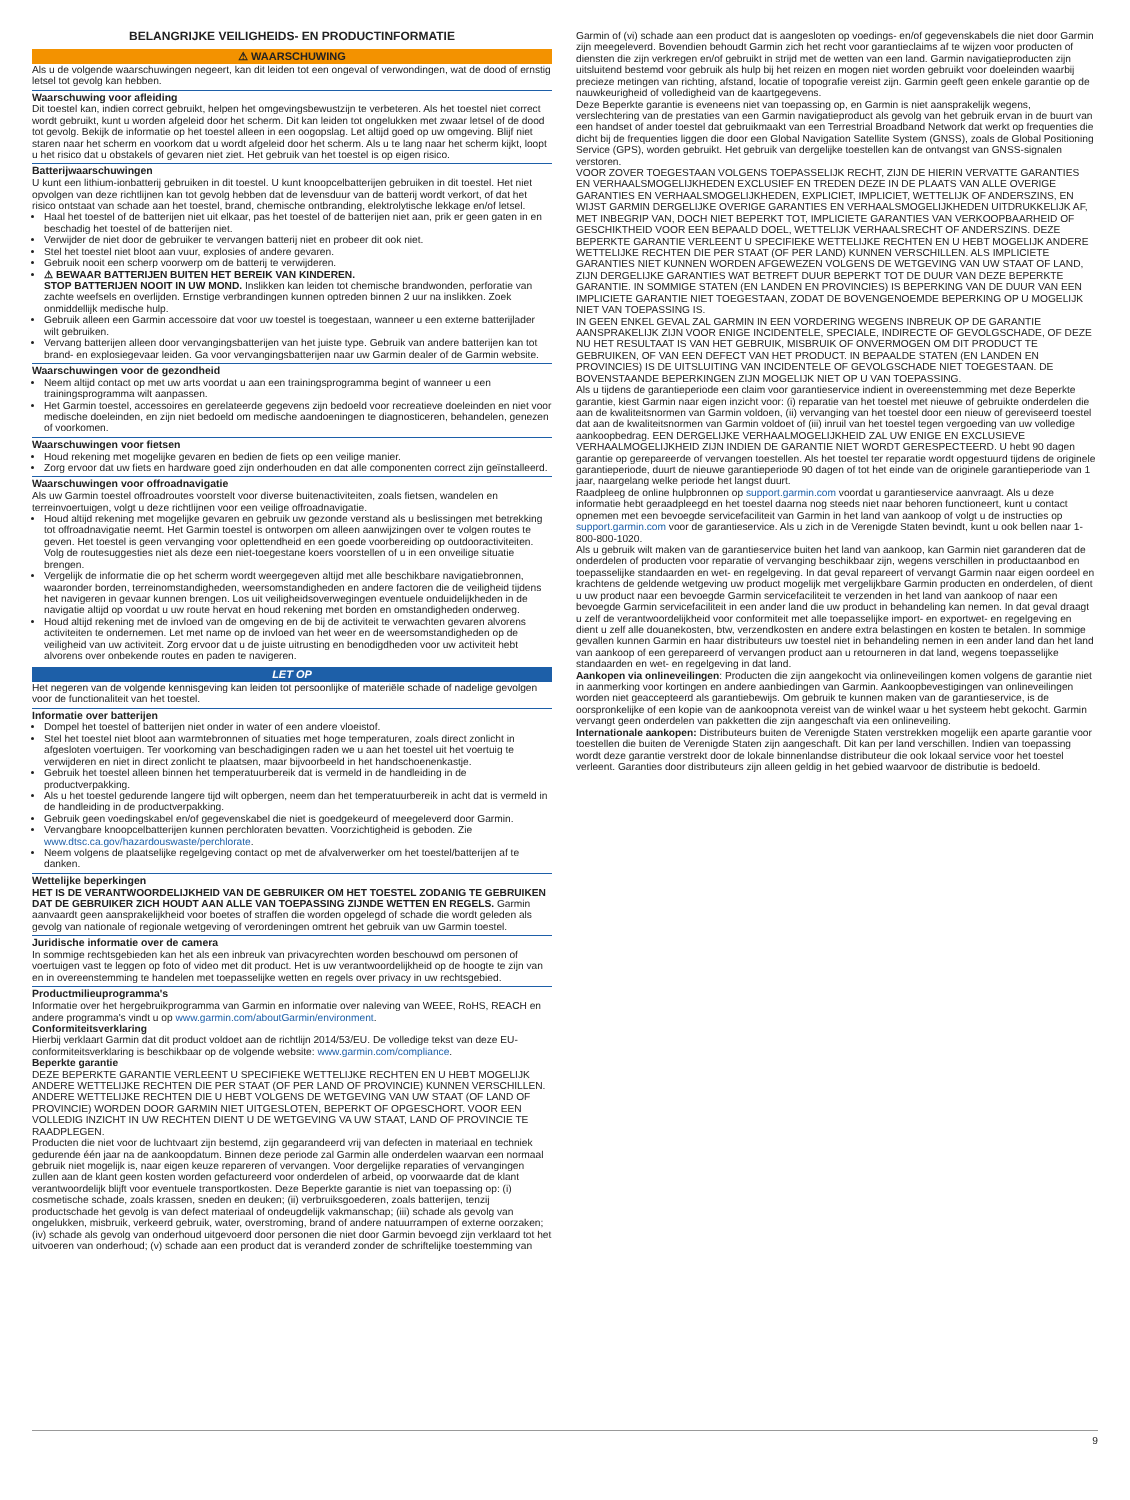BELANGRIJKE VEILIGHEIDS- EN PRODUCTINFORMATIE
⚠ WAARSCHUWING
Als u de volgende waarschuwingen negeert, kan dit leiden tot een ongeval of verwondingen, wat de dood of ernstig letsel tot gevolg kan hebben.
Waarschuwing voor afleiding
Dit toestel kan, indien correct gebruikt, helpen het omgevingsbewustzijn te verbeteren. Als het toestel niet correct wordt gebruikt, kunt u worden afgeleid door het scherm. Dit kan leiden tot ongelukken met zwaar letsel of de dood tot gevolg. Bekijk de informatie op het toestel alleen in een oogopslag. Let altijd goed op uw omgeving. Blijf niet staren naar het scherm en voorkom dat u wordt afgeleid door het scherm. Als u te lang naar het scherm kijkt, loopt u het risico dat u obstakels of gevaren niet ziet. Het gebruik van het toestel is op eigen risico.
Batterijwaarschuwingen
U kunt een lithium-ionbatterij gebruiken in dit toestel. U kunt knoopcelbatterijen gebruiken in dit toestel. Het niet opvolgen van deze richtlijnen kan tot gevolg hebben dat de levensduur van de batterij wordt verkort, of dat het risico ontstaat van schade aan het toestel, brand, chemische ontbranding, elektrolytische lekkage en/of letsel.
Haal het toestel of de batterijen niet uit elkaar, pas het toestel of de batterijen niet aan, prik er geen gaten in en beschadig het toestel of de batterijen niet.
Verwijder de niet door de gebruiker te vervangen batterij niet en probeer dit ook niet.
Stel het toestel niet bloot aan vuur, explosies of andere gevaren.
Gebruik nooit een scherp voorwerp om de batterij te verwijderen.
⚠ BEWAAR BATTERIJEN BUITEN HET BEREIK VAN KINDEREN.
STOP BATTERIJEN NOOIT IN UW MOND. Inslikken kan leiden tot chemische brandwonden, perforatie van zachte weefsels en overlijden. Ernstige verbrandingen kunnen optreden binnen 2 uur na inslikken. Zoek onmiddellijk medische hulp.
Gebruik alleen een Garmin accessoire dat voor uw toestel is toegestaan, wanneer u een externe batterijlader wilt gebruiken.
Vervang batterijen alleen door vervangingsbatterijen van het juiste type. Gebruik van andere batterijen kan tot brand- en explosiegevaar leiden. Ga voor vervangingsbatterijen naar uw Garmin dealer of de Garmin website.
Waarschuwingen voor de gezondheid
Neem altijd contact op met uw arts voordat u aan een trainingsprogramma begint of wanneer u een trainingsprogramma wilt aanpassen.
Het Garmin toestel, accessoires en gerelateerde gegevens zijn bedoeld voor recreatieve doeleinden en niet voor medische doeleinden, en zijn niet bedoeld om medische aandoeningen te diagnosticeren, behandelen, genezen of voorkomen.
Waarschuwingen voor fietsen
Houd rekening met mogelijke gevaren en bedien de fiets op een veilige manier.
Zorg ervoor dat uw fiets en hardware goed zijn onderhouden en dat alle componenten correct zijn geïnstalleerd.
Waarschuwingen voor offroadnavigatie
Als uw Garmin toestel offroadroutes voorstelt voor diverse buitenactiviteiten, zoals fietsen, wandelen en terreinvoertuigen, volgt u deze richtlijnen voor een veilige offroadnavigatie.
Houd altijd rekening met mogelijke gevaren en gebruik uw gezonde verstand als u beslissingen met betrekking tot offroadnavigatie neemt. Het Garmin toestel is ontworpen om alleen aanwijzingen over te volgen routes te geven. Het toestel is geen vervanging voor oplettendheid en een goede voorbereiding op outdooractiviteiten. Volg de routesuggesties niet als deze een niet-toegestane koers voorstellen of u in een onveilige situatie brengen.
Vergelijk de informatie die op het scherm wordt weergegeven altijd met alle beschikbare navigatiebronnen, waaronder borden, terreinomstandigheden, weersomstandigheden en andere factoren die de veiligheid tijdens het navigeren in gevaar kunnen brengen. Los uit veiligheidsoverwegingen eventuele onduidelijkheden in de navigatie altijd op voordat u uw route hervat en houd rekening met borden en omstandigheden onderweg.
Houd altijd rekening met de invloed van de omgeving en de bij de activiteit te verwachten gevaren alvorens activiteiten te ondernemen. Let met name op de invloed van het weer en de weersomstandigheden op de veiligheid van uw activiteit. Zorg ervoor dat u de juiste uitrusting en benodigdheden voor uw activiteit hebt alvorens over onbekende routes en paden te navigeren.
LET OP
Het negeren van de volgende kennisgeving kan leiden tot persoonlijke of materiële schade of nadelige gevolgen voor de functionaliteit van het toestel.
Informatie over batterijen
Dompel het toestel of batterijen niet onder in water of een andere vloeistof.
Stel het toestel niet bloot aan warmtebronnen of situaties met hoge temperaturen, zoals direct zonlicht in afgesloten voertuigen. Ter voorkoming van beschadigingen raden we u aan het toestel uit het voertuig te verwijderen en niet in direct zonlicht te plaatsen, maar bijvoorbeeld in het handschoenenkastje.
Gebruik het toestel alleen binnen het temperatuurbereik dat is vermeld in de handleiding in de productverpakking.
Als u het toestel gedurende langere tijd wilt opbergen, neem dan het temperatuurbereik in acht dat is vermeld in de handleiding in de productverpakking.
Gebruik geen voedingskabel en/of gegevenskabel die niet is goedgekeurd of meegeleverd door Garmin.
Vervangbare knoopcelbatterijen kunnen perchloraten bevatten. Voorzichtigheid is geboden. Zie www.dtsc.ca.gov/hazardouswaste/perchlorate.
Neem volgens de plaatselijke regelgeving contact op met de afvalverwerker om het toestel/batterijen af te danken.
Wettelijke beperkingen
HET IS DE VERANTWOORDELIJKHEID VAN DE GEBRUIKER OM HET TOESTEL ZODANIG TE GEBRUIKEN DAT DE GEBRUIKER ZICH HOUDT AAN ALLE VAN TOEPASSING ZIJNDE WETTEN EN REGELS. Garmin aanvaardt geen aansprakelijkheid voor boetes of straffen die worden opgelegd of schade die wordt geleden als gevolg van nationale of regionale wetgeving of verordeningen omtrent het gebruik van uw Garmin toestel.
Juridische informatie over de camera
In sommige rechtsgebieden kan het als een inbreuk van privacyrechten worden beschouwd om personen of voertuigen vast te leggen op foto of video met dit product. Het is uw verantwoordelijkheid op de hoogte te zijn van en in overeenstemming te handelen met toepasselijke wetten en regels over privacy in uw rechtsgebied.
Productmilieuprogramma's
Informatie over het hergebruikprogramma van Garmin en informatie over naleving van WEEE, RoHS, REACH en andere programma's vindt u op www.garmin.com/aboutGarmin/environment.
Conformiteitsverklaring
Hierbij verklaart Garmin dat dit product voldoet aan de richtlijn 2014/53/EU. De volledige tekst van deze EU-conformiteitsverklaring is beschikbaar op de volgende website: www.garmin.com/compliance.
Beperkte garantie
DEZE BEPERKTE GARANTIE VERLEENT U SPECIFIEKE WETTELIJKE RECHTEN EN U HEBT MOGELIJK ANDERE WETTELIJKE RECHTEN DIE PER STAAT (OF PER LAND OF PROVINCIE) KUNNEN VERSCHILLEN. ANDERE WETTELIJKE RECHTEN DIE U HEBT VOLGENS DE WETGEVING VAN UW STAAT (OF LAND OF PROVINCIE) WORDEN DOOR GARMIN NIET UITGESLOTEN, BEPERKT OF OPGESCHORT. VOOR EEN VOLLEDIG INZICHT IN UW RECHTEN DIENT U DE WETGEVING VA UW STAAT, LAND OF PROVINCIE TE RAADPLEGEN.
Producten die niet voor de luchtvaart zijn bestemd, zijn gegarandeerd vrij van defecten in materiaal en techniek gedurende één jaar na de aankoopdatum. Binnen deze periode zal Garmin alle onderdelen waarvan een normaal gebruik niet mogelijk is, naar eigen keuze repareren of vervangen. Voor dergelijke reparaties of vervangingen zullen aan de klant geen kosten worden gefactureerd voor onderdelen of arbeid, op voorwaarde dat de klant verantwoordelijk blijft voor eventuele transportkosten. Deze Beperkte garantie is niet van toepassing op: (i) cosmetische schade, zoals krassen, sneden en deuken; (ii) verbruiksgoederen, zoals batterijen, tenzij productschade het gevolg is van defect materiaal of ondeugdelijk vakmanschap; (iii) schade als gevolg van ongelukken, misbruik, verkeerd gebruik, water, overstroming, brand of andere natuurrampen of externe oorzaken; (iv) schade als gevolg van onderhoud uitgevoerd door personen die niet door Garmin bevoegd zijn verklaard tot het uitvoeren van onderhoud; (v) schade aan een product dat is veranderd zonder de schriftelijke toestemming van
Garmin of (vi) schade aan een product dat is aangesloten op voedings- en/of gegevenskabels die niet door Garmin zijn meegeleverd. Bovendien behoudt Garmin zich het recht voor garantieclaims af te wijzen voor producten of diensten die zijn verkregen en/of gebruikt in strijd met de wetten van een land. Garmin navigatieproducten zijn uitsluitend bestemd voor gebruik als hulp bij het reizen en mogen niet worden gebruikt voor doeleinden waarbij precieze metingen van richting, afstand, locatie of topografie vereist zijn. Garmin geeft geen enkele garantie op de nauwkeurigheid of volledigheid van de kaartgegevens.
Deze Beperkte garantie is eveneens niet van toepassing op, en Garmin is niet aansprakelijk wegens, verslechtering van de prestaties van een Garmin navigatieproduct als gevolg van het gebruik ervan in de buurt van een handset of ander toestel dat gebruikmaakt van een Terrestrial Broadband Network dat werkt op frequenties die dicht bij de frequenties liggen die door een Global Navigation Satellite System (GNSS), zoals de Global Positioning Service (GPS), worden gebruikt. Het gebruik van dergelijke toestellen kan de ontvangst van GNSS-signalen verstoren.
VOOR ZOVER TOEGESTAAN VOLGENS TOEPASSELIJK RECHT, ZIJN DE HIERIN VERVATTE GARANTIES EN VERHAALSMOGELIJKHEDEN EXCLUSIEF EN TREDEN DEZE IN DE PLAATS VAN ALLE OVERIGE GARANTIES EN VERHAALSMOGELIJKHEDEN, EXPLICIET, IMPLICIET, WETTELIJK OF ANDERSZINS, EN WIJST GARMIN DERGELIJKE OVERIGE GARANTIES EN VERHAALSMOGELIJKHEDEN UITDRUKKELIJK AF, MET INBEGRIP VAN, DOCH NIET BEPERKT TOT, IMPLICIETE GARANTIES VAN VERKOOPBAARHEID OF GESCHIKTHEID VOOR EEN BEPAALD DOEL, WETTELIJK VERHAALSRECHT OF ANDERSZINS. DEZE BEPERKTE GARANTIE VERLEENT U SPECIFIEKE WETTELIJKE RECHTEN EN U HEBT MOGELIJK ANDERE WETTELIJKE RECHTEN DIE PER STAAT (OF PER LAND) KUNNEN VERSCHILLEN. ALS IMPLICIETE GARANTIES NIET KUNNEN WORDEN AFGEWEZEN VOLGENS DE WETGEVING VAN UW STAAT OF LAND, ZIJN DERGELIJKE GARANTIES WAT BETREFT DUUR BEPERKT TOT DE DUUR VAN DEZE BEPERKTE GARANTIE. IN SOMMIGE STATEN (EN LANDEN EN PROVINCIES) IS BEPERKING VAN DE DUUR VAN EEN IMPLICIETE GARANTIE NIET TOEGESTAAN, ZODAT DE BOVENGENOEMDE BEPERKING OP U MOGELIJK NIET VAN TOEPASSING IS.
IN GEEN ENKEL GEVAL ZAL GARMIN IN EEN VORDERING WEGENS INBREUK OP DE GARANTIE AANSPRAKELIJK ZIJN VOOR ENIGE INCIDENTELE, SPECIALE, INDIRECTE OF GEVOLGSCHADE, OF DEZE NU HET RESULTAAT IS VAN HET GEBRUIK, MISBRUIK OF ONVERMOGEN OM DIT PRODUCT TE GEBRUIKEN, OF VAN EEN DEFECT VAN HET PRODUCT. IN BEPAALDE STATEN (EN LANDEN EN PROVINCIES) IS DE UITSLUITING VAN INCIDENTELE OF GEVOLGSCHADE NIET TOEGESTAAN. DE BOVENSTAANDE BEPERKINGEN ZIJN MOGELIJK NIET OP U VAN TOEPASSING.
Als u tijdens de garantieperiode een claim voor garantieservice indient in overeenstemming met deze Beperkte garantie, kiest Garmin naar eigen inzicht voor: (i) reparatie van het toestel met nieuwe of gebruikte onderdelen die aan de kwaliteitsnormen van Garmin voldoen, (ii) vervanging van het toestel door een nieuw of gereviseerd toestel dat aan de kwaliteitsnormen van Garmin voldoet of (iii) inruil van het toestel tegen vergoeding van uw volledige aankoopbedrag. EEN DERGELIJKE VERHAALMOGELIJKHEID ZAL UW ENIGE EN EXCLUSIEVE VERHAALMOGELIJKHEID ZIJN INDIEN DE GARANTIE NIET WORDT GERESPECTEERD. U hebt 90 dagen garantie op gerepareerde of vervangen toestellen. Als het toestel ter reparatie wordt opgestuurd tijdens de originele garantieperiode, duurt de nieuwe garantieperiode 90 dagen of tot het einde van de originele garantieperiode van 1 jaar, naargelang welke periode het langst duurt.
Raadpleeg de online hulpbronnen op support.garmin.com voordat u garantieservice aanvraagt. Als u deze informatie hebt geraadpleegd en het toestel daarna nog steeds niet naar behoren functioneert, kunt u contact opnemen met een bevoegde servicefaciliteit van Garmin in het land van aankoop of volgt u de instructies op support.garmin.com voor de garantieservice. Als u zich in de Verenigde Staten bevindt, kunt u ook bellen naar 1-800-800-1020.
Als u gebruik wilt maken van de garantieservice buiten het land van aankoop, kan Garmin niet garanderen dat de onderdelen of producten voor reparatie of vervanging beschikbaar zijn, wegens verschillen in productaanbod en toepasselijke standaarden en wet- en regelgeving. In dat geval repareert of vervangt Garmin naar eigen oordeel en krachtens de geldende wetgeving uw product mogelijk met vergelijkbare Garmin producten en onderdelen, of dient u uw product naar een bevoegde Garmin servicefaciliteit te verzenden in het land van aankoop of naar een bevoegde Garmin servicefaciliteit in een ander land die uw product in behandeling kan nemen. In dat geval draagt u zelf de verantwoordelijkheid voor conformiteit met alle toepasselijke import- en exportwet- en regelgeving en dient u zelf alle douanekosten, btw, verzendkosten en andere extra belastingen en kosten te betalen. In sommige gevallen kunnen Garmin en haar distributeurs uw toestel niet in behandeling nemen in een ander land dan het land van aankoop of een gerepareerd of vervangen product aan u retourneren in dat land, wegens toepasselijke standaarden en wet- en regelgeving in dat land.
Aankopen via onlineveilingen: Producten die zijn aangekocht via onlineveilingen komen volgens de garantie niet in aanmerking voor kortingen en andere aanbiedingen van Garmin. Aankoopbevestigingen van onlineveilingen worden niet geaccepteerd als garantiebewijs. Om gebruik te kunnen maken van de garantieservice, is de oorspronkelijke of een kopie van de aankoopnota vereist van de winkel waar u het systeem hebt gekocht. Garmin vervangt geen onderdelen van pakketten die zijn aangeschaft via een onlineveiling.
Internationale aankopen: Distributeurs buiten de Verenigde Staten verstrekken mogelijk een aparte garantie voor toestellen die buiten de Verenigde Staten zijn aangeschaft. Dit kan per land verschillen. Indien van toepassing wordt deze garantie verstrekt door de lokale binnenlandse distributeur die ook lokaal service voor het toestel verleent. Garanties door distributeurs zijn alleen geldig in het gebied waarvoor de distributie is bedoeld.
9